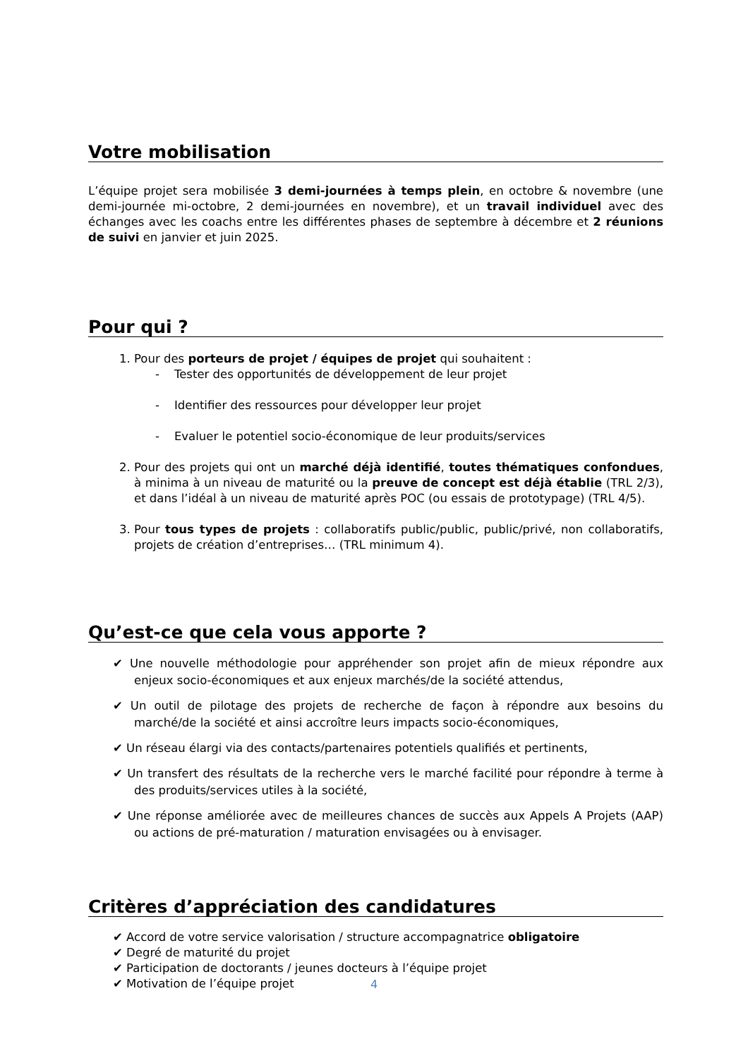Votre mobilisation
L’équipe projet sera mobilisée 3 demi-journées à temps plein, en octobre & novembre (une demi-journée mi-octobre, 2 demi-journées en novembre), et un travail individuel avec des échanges avec les coachs entre les différentes phases de septembre à décembre et 2 réunions de suivi en janvier et juin 2025.
Pour qui ?
1. Pour des porteurs de projet / équipes de projet qui souhaitent :
- Tester des opportunités de développement de leur projet
- Identifier des ressources pour développer leur projet
- Evaluer le potentiel socio-économique de leur produits/services
2. Pour des projets qui ont un marché déjà identifié, toutes thématiques confondues, à minima à un niveau de maturité ou la preuve de concept est déjà établie (TRL 2/3), et dans l’idéal à un niveau de maturité après POC (ou essais de prototypage) (TRL 4/5).
3. Pour tous types de projets : collaboratifs public/public, public/privé, non collaboratifs, projets de création d’entreprises… (TRL minimum 4).
Qu’est-ce que cela vous apporte ?
✔ Une nouvelle méthodologie pour appréhender son projet afin de mieux répondre aux enjeux socio-économiques et aux enjeux marchés/de la société attendus,
✔ Un outil de pilotage des projets de recherche de façon à répondre aux besoins du marché/de la société et ainsi accroître leurs impacts socio-économiques,
✔ Un réseau élargi via des contacts/partenaires potentiels qualifiés et pertinents,
✔ Un transfert des résultats de la recherche vers le marché facilité pour répondre à terme à des produits/services utiles à la société,
✔ Une réponse améliorée avec de meilleures chances de succès aux Appels A Projets (AAP) ou actions de pré-maturation / maturation envisagées ou à envisager.
Critères d’appréciation des candidatures
✔ Accord de votre service valorisation / structure accompagnatrice obligatoire
✔ Degré de maturité du projet
✔ Participation de doctorants / jeunes docteurs à l’équipe projet
✔ Motivation de l’équipe projet
4